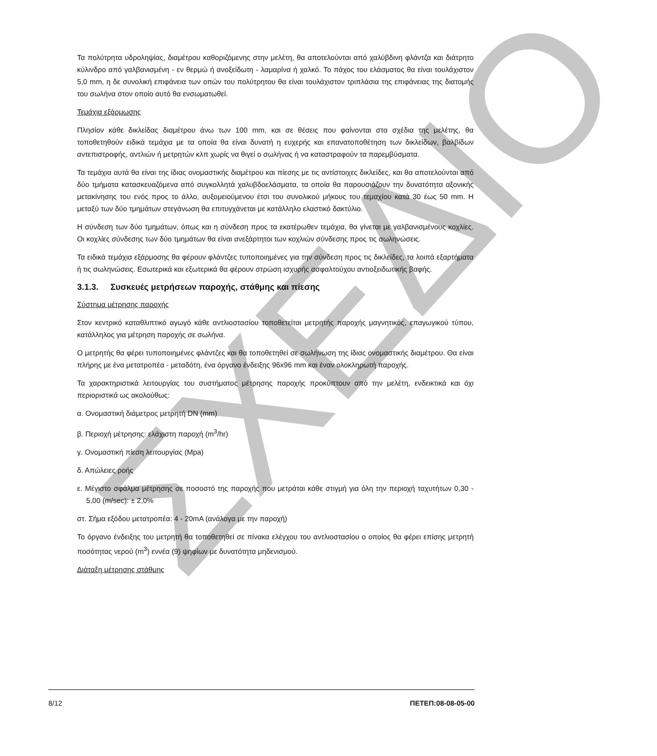ΣΧΕΔΙΟ
Τα πολύτρητα υδροληψίας, διαμέτρου καθοριζόμενης στην μελέτη, θα αποτελούνται από χαλύβδινη φλάντζα και διάτρητο κύλινδρο από γαλβανισμένη - εν θερμώ ή ανοξείδωτη - λαμαρίνα ή χαλκό. Το πάχος του ελάσματος θα είναι τουλάχιστον 5,0 mm, η δε συνολική επιφάνεια των οπών του πολύτρητου θα είναι τουλάχιστον τριπλάσια της επιφάνειας της διατομής του σωλήνα στον οποίο αυτό θα ενσωματωθεί.
Τεμάχια εξάρμωσης
Πλησίον κάθε δικλείδας διαμέτρου άνω των 100 mm, και σε θέσεις που φαίνονται στα σχέδια της μελέτης, θα τοποθετηθούν ειδικά τεμάχια με τα οποία θα είναι δυνατή η ευχερής και επανατοποθέτηση των δικλείδων, βαλβίδων αντεπιστροφής, αντλιών ή μετρητών κλπ χωρίς να θιγεί ο σωλήνας ή να καταστραφούν τα παρεμβύσματα.
Τα τεμάχια αυτά θα είναι της ίδιας ονομαστικής διαμέτρου και πίεσης με τις αντίστοιχες δικλείδες, και θα αποτελούνται από δύο τμήματα κατασκευαζόμενα από συγκολλητά χαλυβδοελάσματα, τα οποία θα παρουσιάζουν την δυνατότητα αξονικής μετακίνησης του ενός προς το άλλο, αυξομειούμενου έτσι του συνολικού μήκους του τεμαχίου κατά 30 έως 50 mm. Η μεταξύ των δύο τμημάτων στεγάνωση θα επιτυγχάνεται με κατάλληλο ελαστικό δακτύλιο.
Η σύνδεση των δύο τμημάτων, όπως και η σύνδεση προς τα εκατέρωθεν τεμάχια, θα γίνεται με γαλβανισμένους κοχλίες. Οι κοχλίες σύνδεσης των δύο τμημάτων θα είναι ανεξάρτητοι των κοχλιών σύνδεσης προς τις σωληνώσεις.
Τα ειδικά τεμάχια εξάρμοσης θα φέρουν φλάντζες τυποποιημένες για την σύνδεση προς τις δικλείδες, τα λοιπά εξαρτήματα ή τις σωληνώσεις. Εσωτερικά και εξωτερικά θα φέρουν στρώση ισχυρής ασφαλτούχου αντιοξειδωτικής βαφής.
3.1.3. Συσκευές μετρήσεων παροχής, στάθμης και πίεσης
Σύστημα μέτρησης παροχής
Στον κεντρικό καταθλιπτικό αγωγό κάθε αντλιοστασίου τοποθετείται μετρητής παροχής μαγνητικός, επαγωγικού τύπου, κατάλληλος για μέτρηση παροχής σε σωλήνα.
Ο μετρητής θα φέρει τυποποιημένες φλάντζες και θα τοποθετηθεί σε σωλήνωση της ίδιας ονομαστικής διαμέτρου. Θα είναι πλήρης με ένα μετατροπέα - μεταδότη, ένα όργανο ένδειξης 96x96 mm και έναν ολοκληρωτή παροχής.
Τα χαρακτηριστικά λειτουργίας του συστήματος μέτρησης παροχής προκύπτουν από την μελέτη, ενδεικτικά και όχι περιοριστικά ως ακολούθως:
α. Ονομαστική διάμετρος μετρητή DN (mm)
β. Περιοχή μέτρησης: ελάχιστη παροχή (m<sup>3</sup>/hr)
γ. Ονομαστική πίεση λειτουργίας (Mpa)
δ. Απώλειες ροής
ε. Μέγιστο σφάλμα μέτρησης σε ποσοστό της παροχής που μετράται κάθε στιγμή για όλη την περιοχή ταχυτήτων 0,30 - 5,00 (m/sec): ± 2,0%
στ. Σήμα εξόδου μετατροπέα: 4 - 20mA (ανάλογα με την παροχή)
Το όργανο ένδειξης του μετρητή θα τοποθετηθεί σε πίνακα ελέγχου του αντλιοστασίου ο οποίος θα φέρει επίσης μετρητή ποσότητας νερού (m<sup>3</sup>) εννέα (9) ψηφίων με δυνατότητα μηδενισμού.
Διάταξη μέτρησης στάθμης
8/12 ΠΕΤΕΠ:08-08-05-00